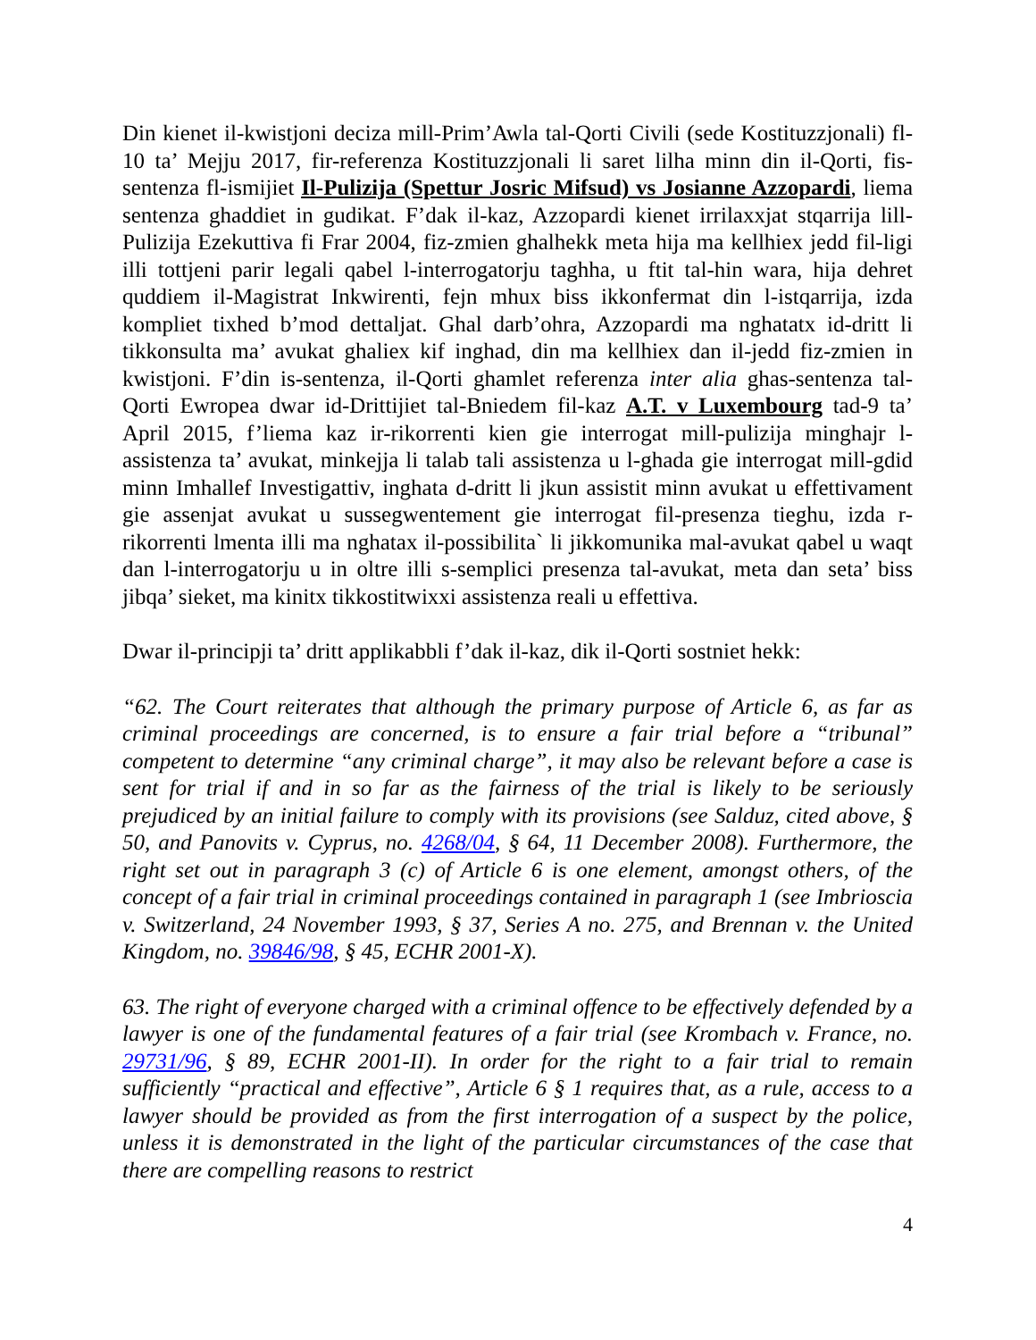Din kienet il-kwistjoni deciza mill-Prim’Awla tal-Qorti Civili (sede Kostituzzjonali) fl-10 ta’ Mejju 2017, fir-referenza Kostituzzjonali li saret lilha minn din il-Qorti, fis-sentenza fl-ismijiet Il-Pulizija (Spettur Josric Mifsud) vs Josianne Azzopardi, liema sentenza ghaddiet in gudikat. F’dak il-kaz, Azzopardi kienet irrilaxxjat stqarrija lill-Pulizija Ezekuttiva fi Frar 2004, fiz-zmien ghalhekk meta hija ma kellhiex jedd fil-ligi illi tottjeni parir legali qabel l-interrogatorju taghha, u ftit tal-hin wara, hija dehret quddiem il-Magistrat Inkwirenti, fejn mhux biss ikkonfermat din l-istqarrija, izda kompliet tixhed b’mod dettaljat. Ghal darb’ohra, Azzopardi ma nghatatx id-dritt li tikkonsulta ma’ avukat ghaliex kif inghad, din ma kellhiex dan il-jedd fiz-zmien in kwistjoni. F’din is-sentenza, il-Qorti ghamlet referenza inter alia ghas-sentenza tal-Qorti Ewropea dwar id-Drittijiet tal-Bniedem fil-kaz A.T. v Luxembourg tad-9 ta’ April 2015, f’liema kaz ir-rikorrenti kien gie interrogat mill-pulizija minghajr l-assistenza ta’ avukat, minkejja li talab tali assistenza u l-ghada gie interrogat mill-gdid minn Imhallef Investigattiv, inghata d-dritt li jkun assistit minn avukat u effettivament gie assenjat avukat u sussegwentement gie interrogat fil-presenza tieghu, izda r-rikorrenti lmenta illi ma nghatax il-possibilita` li jikkomunika mal-avukat qabel u waqt dan l-interrogatorju u in oltre illi s-semplici presenza tal-avukat, meta dan seta’ biss jibqa’ sieket, ma kinitx tikkostitwixxi assistenza reali u effettiva.
Dwar il-principji ta’ dritt applikabbli f’dak il-kaz, dik il-Qorti sostniet hekk:
“62. The Court reiterates that although the primary purpose of Article 6, as far as criminal proceedings are concerned, is to ensure a fair trial before a “tribunal” competent to determine “any criminal charge”, it may also be relevant before a case is sent for trial if and in so far as the fairness of the trial is likely to be seriously prejudiced by an initial failure to comply with its provisions (see Salduz, cited above, § 50, and Panovits v. Cyprus, no. 4268/04, § 64, 11 December 2008). Furthermore, the right set out in paragraph 3 (c) of Article 6 is one element, amongst others, of the concept of a fair trial in criminal proceedings contained in paragraph 1 (see Imbrioscia v. Switzerland, 24 November 1993, § 37, Series A no. 275, and Brennan v. the United Kingdom, no. 39846/98, § 45, ECHR 2001-X).
63. The right of everyone charged with a criminal offence to be effectively defended by a lawyer is one of the fundamental features of a fair trial (see Krombach v. France, no. 29731/96, § 89, ECHR 2001-II). In order for the right to a fair trial to remain sufficiently “practical and effective”, Article 6 § 1 requires that, as a rule, access to a lawyer should be provided as from the first interrogation of a suspect by the police, unless it is demonstrated in the light of the particular circumstances of the case that there are compelling reasons to restrict
4